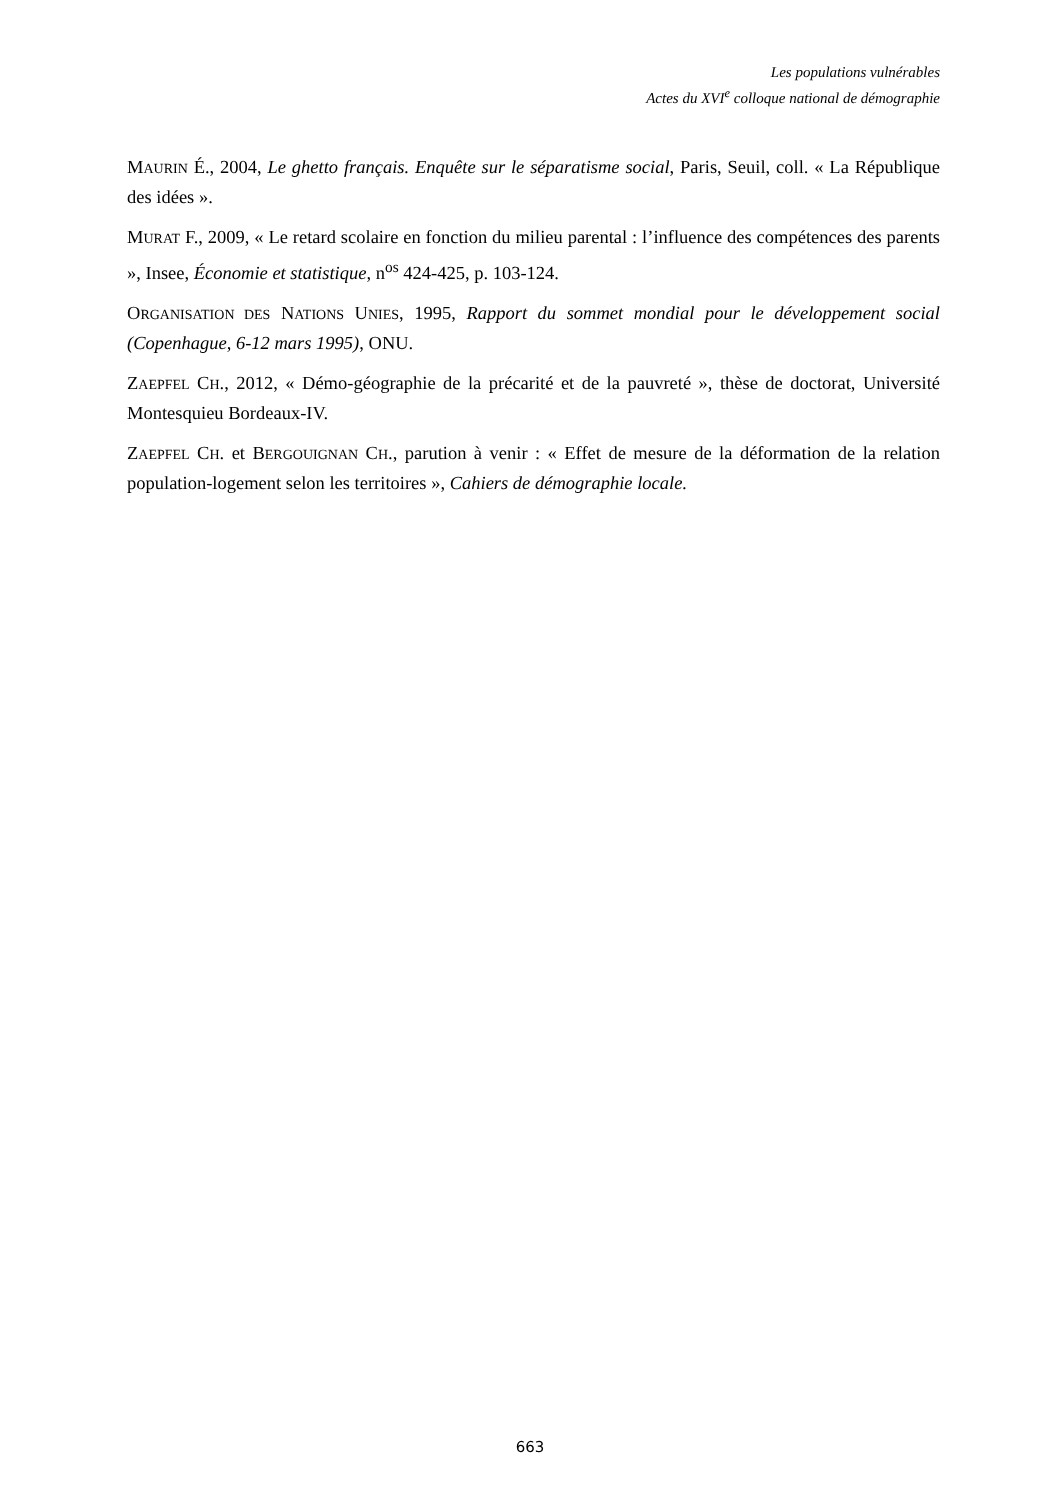Les populations vulnérables
Actes du XVI<sup>e</sup> colloque national de démographie
MAURIN É., 2004, Le ghetto français. Enquête sur le séparatisme social, Paris, Seuil, coll. « La République des idées ».
MURAT F., 2009, « Le retard scolaire en fonction du milieu parental : l’influence des compétences des parents », Insee, Économie et statistique, n<sup>os</sup> 424-425, p. 103-124.
ORGANISATION DES NATIONS UNIES, 1995, Rapport du sommet mondial pour le développement social (Copenhague, 6-12 mars 1995), ONU.
ZAEPFEL CH., 2012, « Démo-géographie de la précarité et de la pauvreté », thèse de doctorat, Université Montesquieu Bordeaux-IV.
ZAEPFEL CH. et BERGOUIGNAN CH., parution à venir : « Effet de mesure de la déformation de la relation population-logement selon les territoires », Cahiers de démographie locale.
663